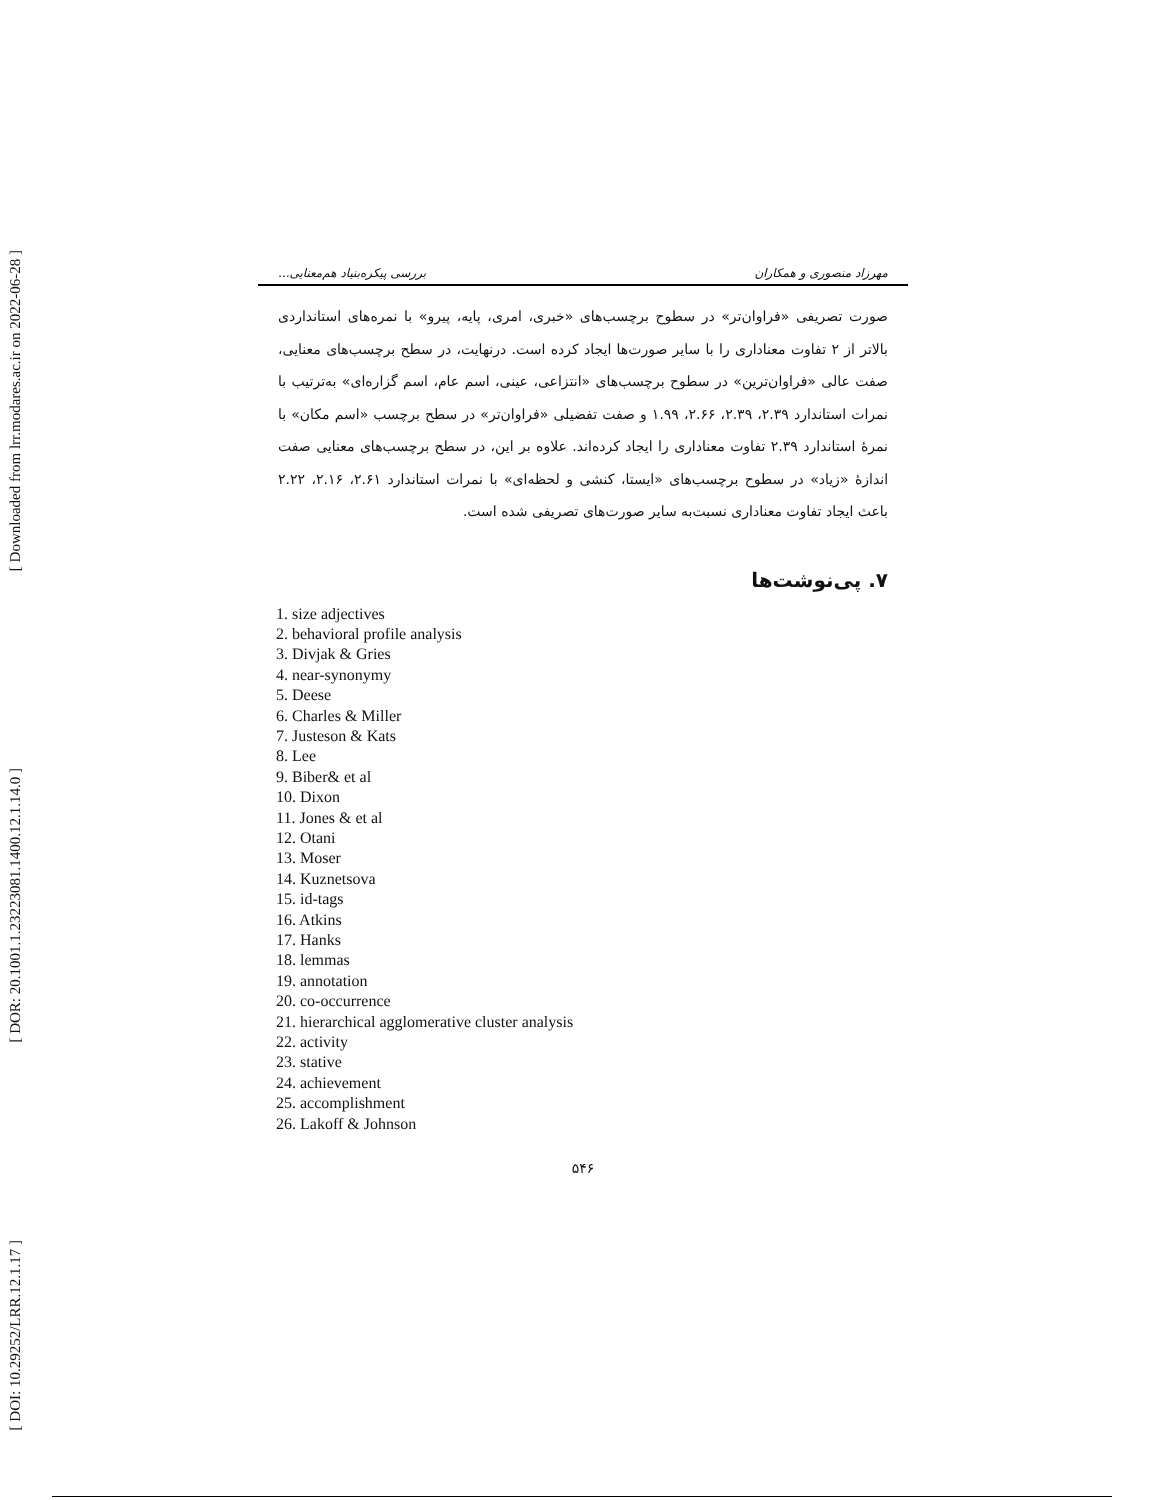[ Downloaded from lrr.modares.ac.ir on 2022-06-28 ]
[ DOR: 20.1001.1.23223081.1400.12.1.14.0 ]
[ DOI: 10.29252/LRR.12.1.17 ]
مهرزاد منصوری و همکاران بررسی پیکره‌بنیاد هم‌معنایی...
صورت تصریفی «فراوان‌تر» در سطوح برچسب‌های «خبری، امری، پایه، پیرو» با نمره‌های استانداردی بالاتر از ۲ تفاوت معناداری را با سایر صورت‌ها ایجاد کرده است. درنهایت، در سطح برچسب‌های معنایی، صفت عالی «فراوان‌ترین» در سطوح برچسب‌های «انتزاعی، عینی، اسم عام، اسم گزاره‌ای» به‌ترتیب با نمرات استاندارد ۲.۳۹، ۲.۳۹، ۲.۶۶، ۱.۹۹ و صفت تفضیلی «فراوان‌تر» در سطح برچسب «اسم مکان» با نمرهٔ استاندارد ۲.۳۹ تفاوت معناداری را ایجاد کرده‌اند. علاوه بر این، در سطح برچسب‌های معنایی صفت اندازهٔ «زیاد» در سطوح برچسب‌های «ایستا، کنشی و لحظه‌ای» با نمرات استاندارد ۲.۶۱، ۲.۱۶، ۲.۲۲ باعث ایجاد تفاوت معناداری نسبت‌به سایر صورت‌های تصریفی شده است.
۷. پی‌نوشت‌ها
1. size adjectives
2. behavioral profile analysis
3. Divjak & Gries
4. near-synonymy
5. Deese
6. Charles & Miller
7. Justeson & Kats
8. Lee
9. Biber& et al
10. Dixon
11. Jones & et al
12. Otani
13. Moser
14. Kuznetsova
15. id-tags
16. Atkins
17. Hanks
18. lemmas
19. annotation
20. co-occurrence
21. hierarchical agglomerative cluster analysis
22. activity
23. stative
24. achievement
25. accomplishment
26. Lakoff & Johnson
۵۴۶